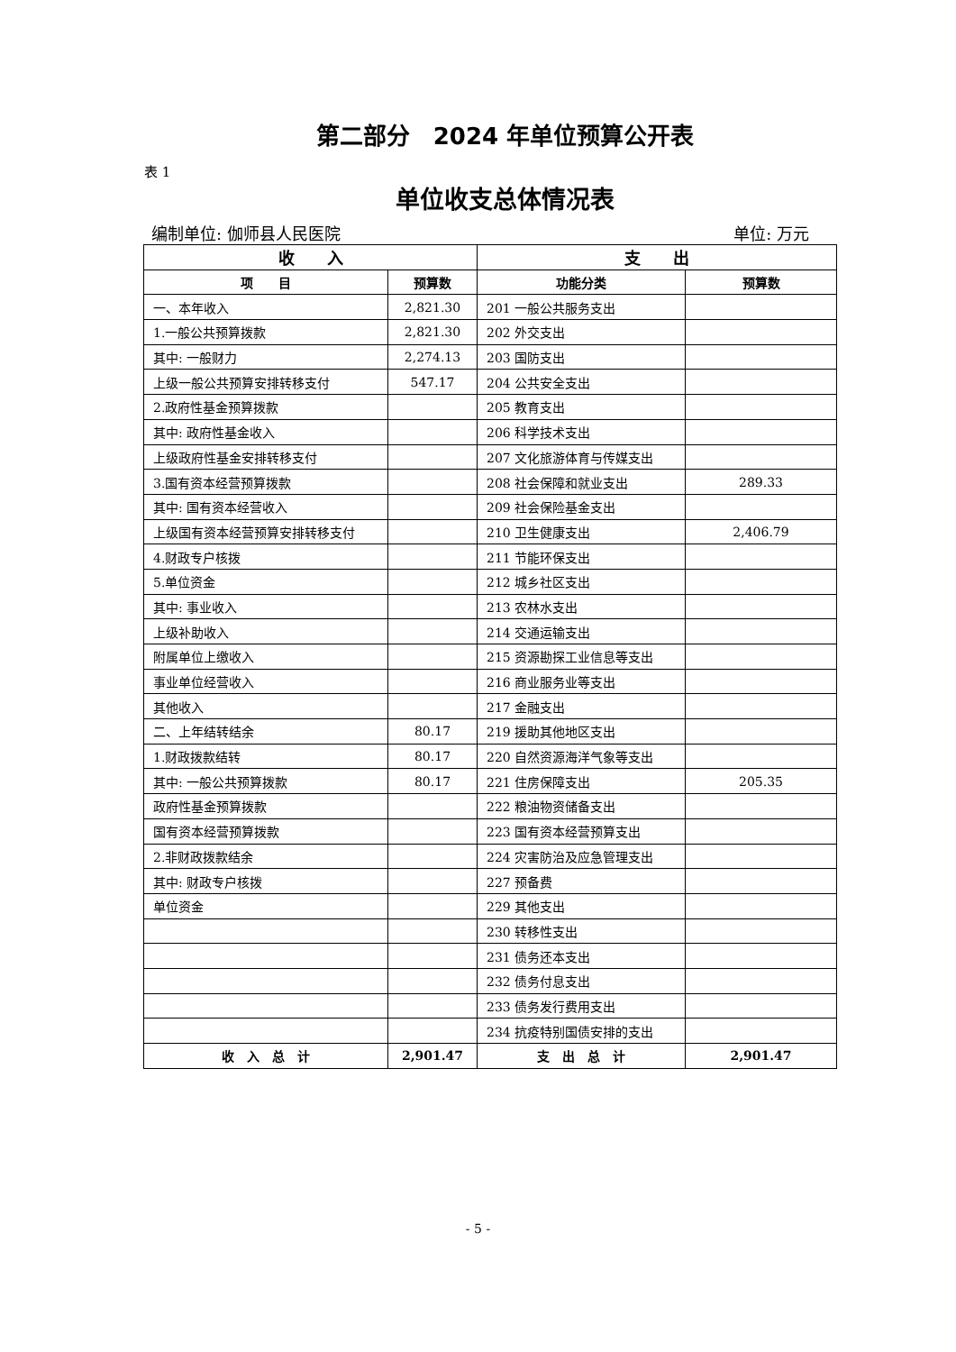第二部分　2024 年单位预算公开表
表 1
单位收支总体情况表
编制单位: 伽师县人民医院 单位: 万元
| 收 入 | | 支 出 | |
| --- | --- | --- | --- |
| 项 目 | 预算数 | 功能分类 | 预算数 |
| 一、本年收入 | 2,821.30 | 201 一般公共服务支出 | |
| 1.一般公共预算拨款 | 2,821.30 | 202 外交支出 | |
| 其中: 一般财力 | 2,274.13 | 203 国防支出 | |
| 上级一般公共预算安排转移支付 | 547.17 | 204 公共安全支出 | |
| 2.政府性基金预算拨款 | | 205 教育支出 | |
| 其中: 政府性基金收入 | | 206 科学技术支出 | |
| 上级政府性基金安排转移支付 | | 207 文化旅游体育与传媒支出 | |
| 3.国有资本经营预算拨款 | | 208 社会保障和就业支出 | 289.33 |
| 其中: 国有资本经营收入 | | 209 社会保险基金支出 | |
| 上级国有资本经营预算安排转移支付 | | 210 卫生健康支出 | 2,406.79 |
| 4.财政专户核拨 | | 211 节能环保支出 | |
| 5.单位资金 | | 212 城乡社区支出 | |
| 其中: 事业收入 | | 213 农林水支出 | |
| 上级补助收入 | | 214 交通运输支出 | |
| 附属单位上缴收入 | | 215 资源勘探工业信息等支出 | |
| 事业单位经营收入 | | 216 商业服务业等支出 | |
| 其他收入 | | 217 金融支出 | |
| 二、上年结转结余 | 80.17 | 219 援助其他地区支出 | |
| 1.财政拨款结转 | 80.17 | 220 自然资源海洋气象等支出 | |
| 其中: 一般公共预算拨款 | 80.17 | 221 住房保障支出 | 205.35 |
| 政府性基金预算拨款 | | 222 粮油物资储备支出 | |
| 国有资本经营预算拨款 | | 223 国有资本经营预算支出 | |
| 2.非财政拨款结余 | | 224 灾害防治及应急管理支出 | |
| 其中: 财政专户核拨 | | 227 预备费 | |
| 单位资金 | | 229 其他支出 | |
| | | 230 转移性支出 | |
| | | 231 债务还本支出 | |
| | | 232 债务付息支出 | |
| | | 233 债务发行费用支出 | |
| | | 234 抗疫特别国债安排的支出 | |
| 收 入 总 计 | 2,901.47 | 支 出 总 计 | 2,901.47 |
- 5 -